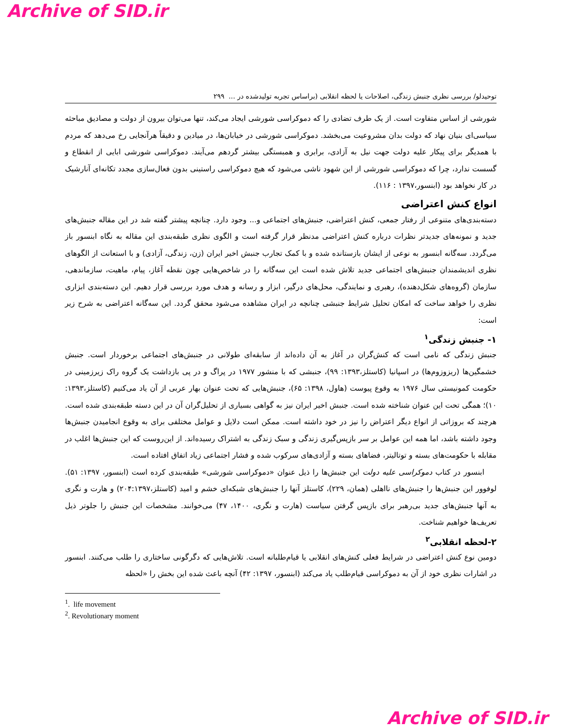Archive of SID.ir
توحیدلو/ بررسی نظری جنبش زندگی، اصلاحات یا لحظه انقلابی (براساس تجربه تولیدشده در ... ۲۹۹
شورشی از اساس متفاوت است. از یک طرف تضادی را که دموکراسی شورشی ایجاد می‌کند، تنها می‌توان بیرون از دولت و مصادیق مباحثه سیاسی‌ای بنیان نهاد که دولت بدان مشروعیت می‌بخشد. دموکراسی شورشی در خیابان‌ها، در میادین و دقیقاً هرآنجایی رخ می‌دهد که مردم با همدیگر برای پیکار علیه دولت جهت نیل به آزادی، برابری و همبستگی بیشتر گردهم می‌آیند. دموکراسی شورشی ابایی از انقطاع و گسست ندارد، چرا که دموکراسی شورشی از این شهود ناشی می‌شود که هیچ دموکراسی راستینی بدون فعال‌سازی مجدد تکانه‌ای آنارشیک در کار نخواهد بود (ابنسور،۱۳۹۷ : ۱۱۶).
انواع کنش اعتراضی
دسته‌بندی‌های متنوعی از رفتار جمعی، کنش اعتراضی، جنبش‌های اجتماعی و... وجود دارد. چنانچه پیشتر گفته شد در این مقاله جنبش‌های جدید و نمونه‌های جدیدتر نظرات درباره کنش اعتراضی مدنظر قرار گرفته است و الگوی نظری طبقه‌بندی این مقاله به نگاه ابنسور باز می‌گردد. سه‌گانه ابنسور به نوعی از ایشان بازستانده شده و با کمک تجارب جنبش اخیر ایران (زن، زندگی، آزادی) و با استعانت از الگوهای نظری اندیشمندان جنبش‌های اجتماعی جدید تلاش شده است این سه‌گانه را در شاخص‌هایی چون نقطه آغاز، پیام، ماهیت، سازماندهی، سازمان (گروه‌های شکل‌دهنده)، رهبری و نمایندگی، محل‌های درگیر، ابزار و رسانه و هدف مورد بررسی قرار دهیم. این دسته‌بندی ابزاری نظری را خواهد ساخت که امکان تحلیل شرایط جنبشی چنانچه در ایران مشاهده می‌شود محقق گردد. این سه‌گانه اعتراضی به شرح زیر است:
۱- جنبش زندگی<sup>۱</sup>
جنبش زندگی که نامی است که کنش‌گران در آغاز به آن داده‌اند از سابقه‌ای طولانی در جنبش‌های اجتماعی برخوردار است. جنبش خشمگین‌ها (ریزوزوم‌ها) در اسپانیا (کاستلز،۱۳۹۳: ۹۹)، جنبشی که با منشور ۱۹۷۷ در پراگ و در پی بازداشت یک گروه راک زیرزمینی در حکومت کمونیستی سال ۱۹۷۶ به وقوع پیوست (هاول، ۱۳۹۸: ۶۵)، جنبش‌هایی که تحت عنوان بهار عربی از آن یاد می‌کنیم (کاستلز،۱۳۹۳: ۱۰)؛ همگی تحت این عنوان شناخته شده است. جنبش اخیر ایران نیز به گواهی بسیاری از تحلیل‌گران آن در این دسته طبقه‌بندی شده است. هرچند که بروزاتی از انواع دیگر اعتراض را نیز در خود داشته است. ممکن است دلایل و عوامل مختلفی برای به وقوع انجامیدن جنبش‌ها وجود داشته باشد، اما همه این عوامل بر سر بازپس‌گیری زندگی و سبک زندگی به اشتراک رسیده‌اند. از این‌روست که این جنبش‌ها اغلب در مقابله با حکومت‌های بسته و توتالیتر، فضاهای بسته و آزادی‌های سرکوب شده و فشار اجتماعی زیاد اتفاق افتاده است.
ابنسور در کتاب دموکراسی علیه دولت این جنبش‌ها را ذیل عنوان «دموکراسی شورشی» طبقه‌بندی کرده است (ابنسور، ۱۳۹۷: ۵۱). لوفوور این جنبش‌ها را جنبش‌های نااهلی (همان، ۲۲۹)، کاستلز آنها را جنبش‌های شبکه‌ای خشم و امید (کاستلز،۲۰۴:۱۳۹۷) و هارت و نگری به آنها جنبش‌های جدید بی‌رهبر برای بازپس گرفتن سیاست (هارت و نگری، ۱۴۰۰، ۴۷) می‌خوانند. مشخصات این جنبش را جلوتر ذیل تعریف‌ها خواهیم شناخت.
۲-لحظه انقلابی<sup>۲</sup>
دومین نوع کنش اعتراضی در شرایط فعلی کنش‌های انقلابی یا قیام‌طلبانه است. تلاش‌هایی که دگرگونی ساختاری را طلب می‌کنند. ابنسور در اشارات نظری خود از آن به دموکراسی قیام‌طلب یاد می‌کند (ابنسور، ۱۳۹۷: ۴۲) آنچه باعث شده این بخش را «لحظه
<sup>1</sup>. life movement
<sup>2</sup>. Revolutionary moment
Archive of SID.ir